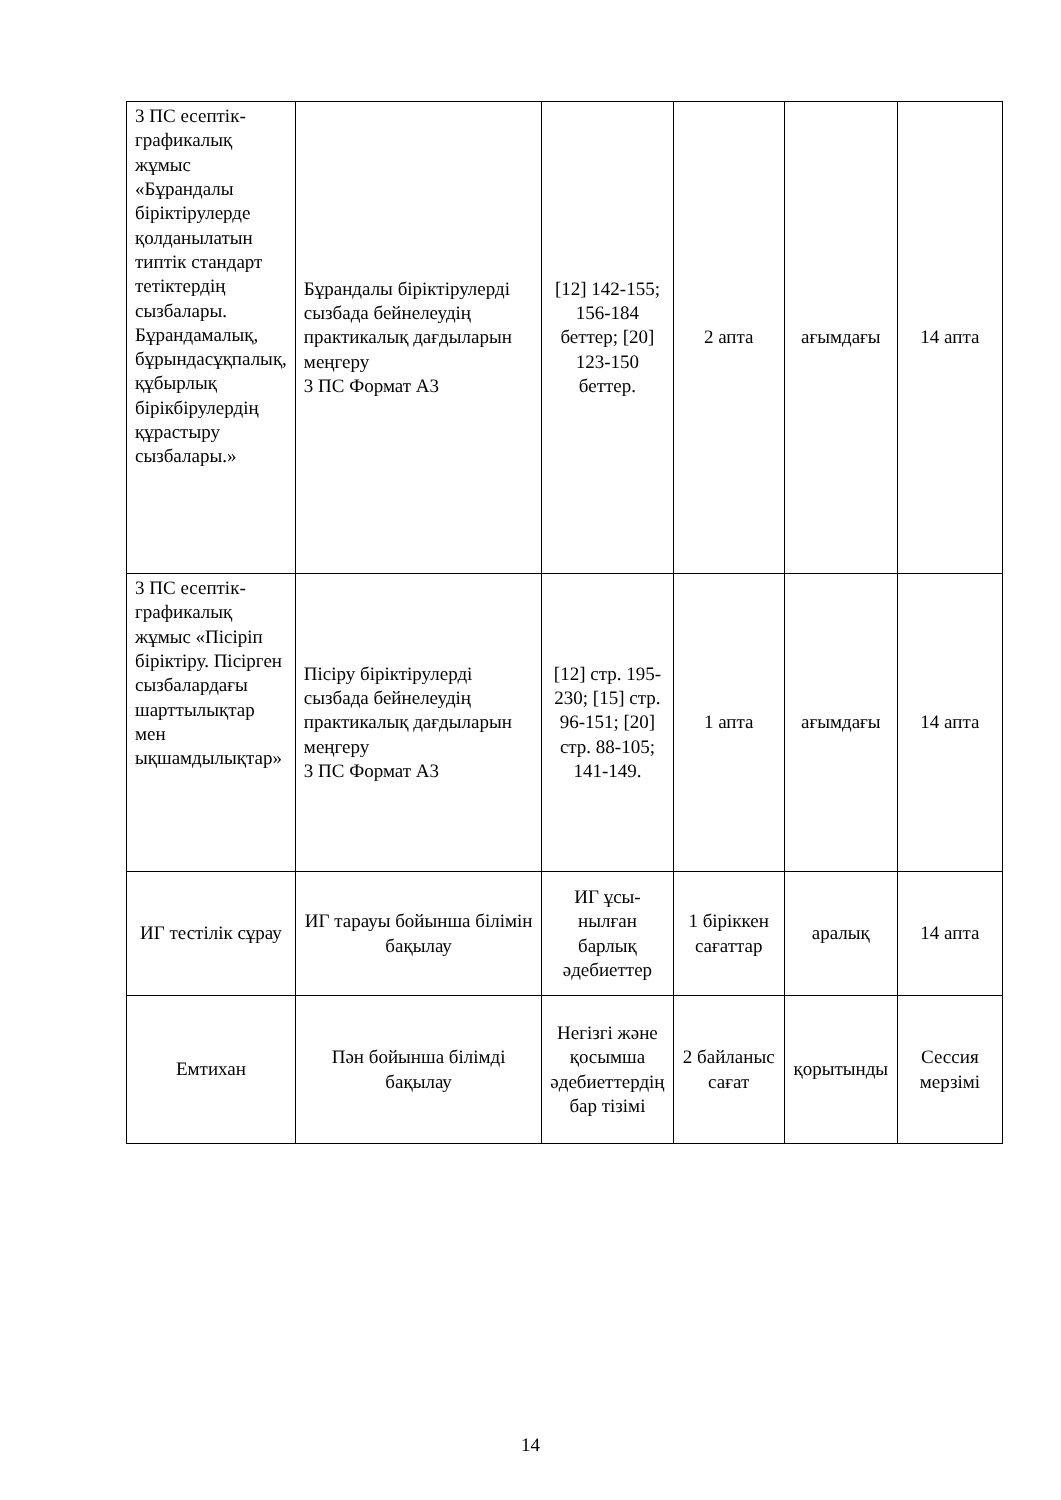| 3 ПС есептік-графикалық жұмыс «Бұрандалы біріктірулерде қолданылатын типтік стандарт тетіктердің сызбалары. Бұрандамалық, бұрындасұқпалық, құбырлық бірікбірулердің құрастыру сызбалары.» | Бұрандалы біріктірулерді сызбада бейнелеудің практикалық дағдыларын меңгеру 3 ПС Формат А3 | [12] 142-155; 156-184 беттер; [20] 123-150 беттер. | 2 апта | ағымдағы | 14 апта |
| 3 ПС есептік-графикалық жұмыс «Пісіріп біріктіру. Пісірген сызбалардағы шарттылықтар мен ықшамдылықтар» | Пісіру біріктірулерді сызбада бейнелеудің практикалық дағдыларын меңгеру 3 ПС Формат А3 | [12] стр. 195-230; [15] стр. 96-151; [20] стр. 88-105; 141-149. | 1 апта | ағымдағы | 14 апта |
| ИГ тестілік сұрау | ИГ тарауы бойынша білімін бақылау | ИГ ұсы-нылған барлық әдебиеттер | 1 біріккен сағаттар | аралық | 14 апта |
| Емтихан | Пән бойынша білімді бақылау | Негізгі және қосымша әдебиеттердің бар тізімі | 2 байланыс сағат | қорытынды | Сессия мерзімі |
14